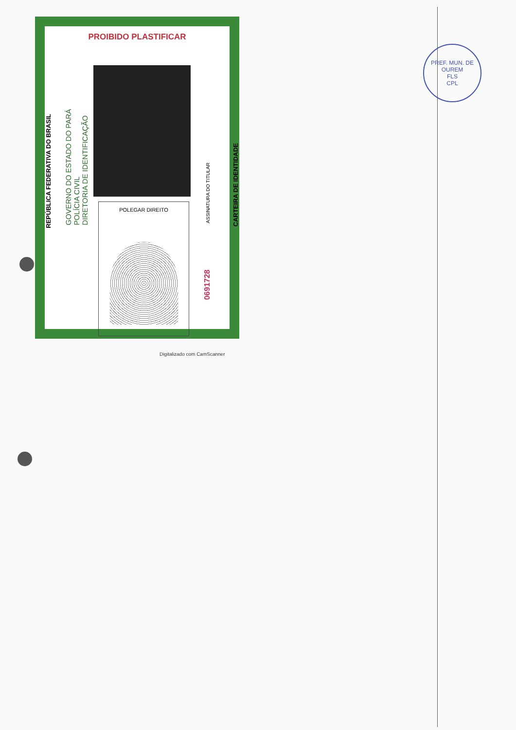PROIBIDO PLASTIFICAR
REPÚBLICA FEDERATIVA DO BRASIL
GOVERNO DO ESTADO DO PARÁ
POLÍCIA CIVIL
DIRETORIA DE IDENTIFICAÇÃO
POLEGAR DIREITO
ASSINATURA DO TITULAR
0691728
CARTEIRA DE IDENTIDADE
Digitalizado com CamScanner
PREF. MUN. DE OUREM
FLS
CPL